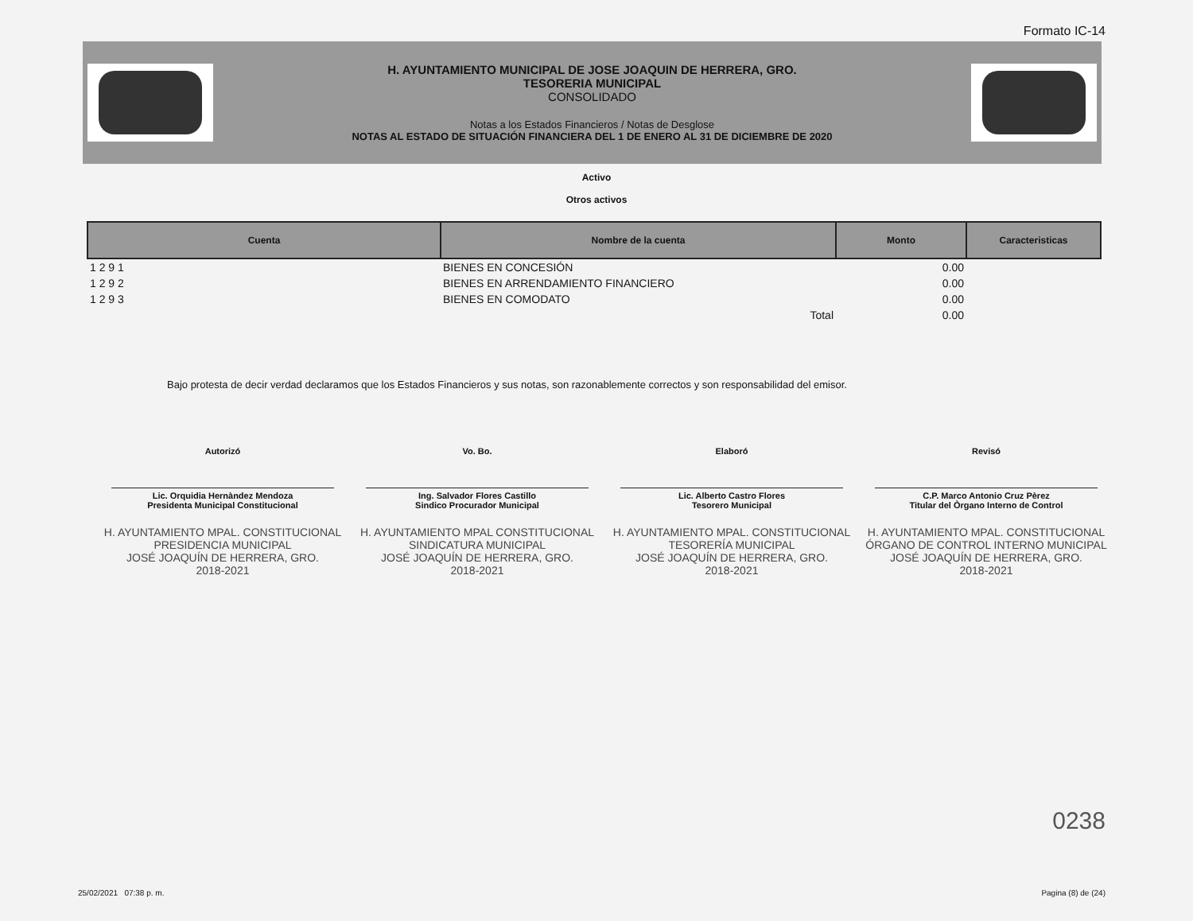Formato IC-14
H. AYUNTAMIENTO MUNICIPAL DE JOSE JOAQUIN DE HERRERA, GRO.
TESORERIA MUNICIPAL
CONSOLIDADO
Notas a los Estados Financieros / Notas de Desglose
NOTAS AL ESTADO DE SITUACIÓN FINANCIERA DEL 1 DE ENERO AL 31 DE DICIEMBRE DE 2020
Activo
Otros activos
| Cuenta | Nombre de la cuenta | Monto | Caracteristicas |
| --- | --- | --- | --- |
| 1 2 9 1 | BIENES EN CONCESIÓN | 0.00 | |
| 1 2 9 2 | BIENES EN ARRENDAMIENTO FINANCIERO | 0.00 | |
| 1 2 9 3 | BIENES EN COMODATO | 0.00 | |
| | Total | 0.00 | |
Bajo protesta de decir verdad declaramos que los Estados Financieros y sus notas, son razonablemente correctos y son responsabilidad del emisor.
Autorizó Vo. Bo. Elaboró Revisó
Lic. Orquidia Hernàndez Mendoza
Presidenta Municipal Constitucional
Ing. Salvador Flores Castillo
Sindico Procurador Municipal
Lic. Alberto Castro Flores
Tesorero Municipal
C.P. Marco Antonio Cruz Pèrez
Titular del Òrgano Interno de Control
H. AYUNTAMIENTO MPAL. CONSTITUCIONAL
PRESIDENCIA MUNICIPAL
JOSÉ JOAQUÍN DE HERRERA, GRO.
2018-2021
H. AYUNTAMIENTO MPAL CONSTITUCIONAL
SINDICATURA MUNICIPAL
JOSÉ JOAQUÍN DE HERRERA, GRO.
2018-2021
H. AYUNTAMIENTO MPAL. CONSTITUCIONAL
TESORERÍA MUNICIPAL
JOSÉ JOAQUÍN DE HERRERA, GRO.
2018-2021
H. AYUNTAMIENTO MPAL. CONSTITUCIONAL
ÓRGANO DE CONTROL INTERNO MUNICIPAL
JOSÉ JOAQUÍN DE HERRERA, GRO.
2018-2021
0238
25/02/2021 07:38 p. m. Pagina (8) de (24)